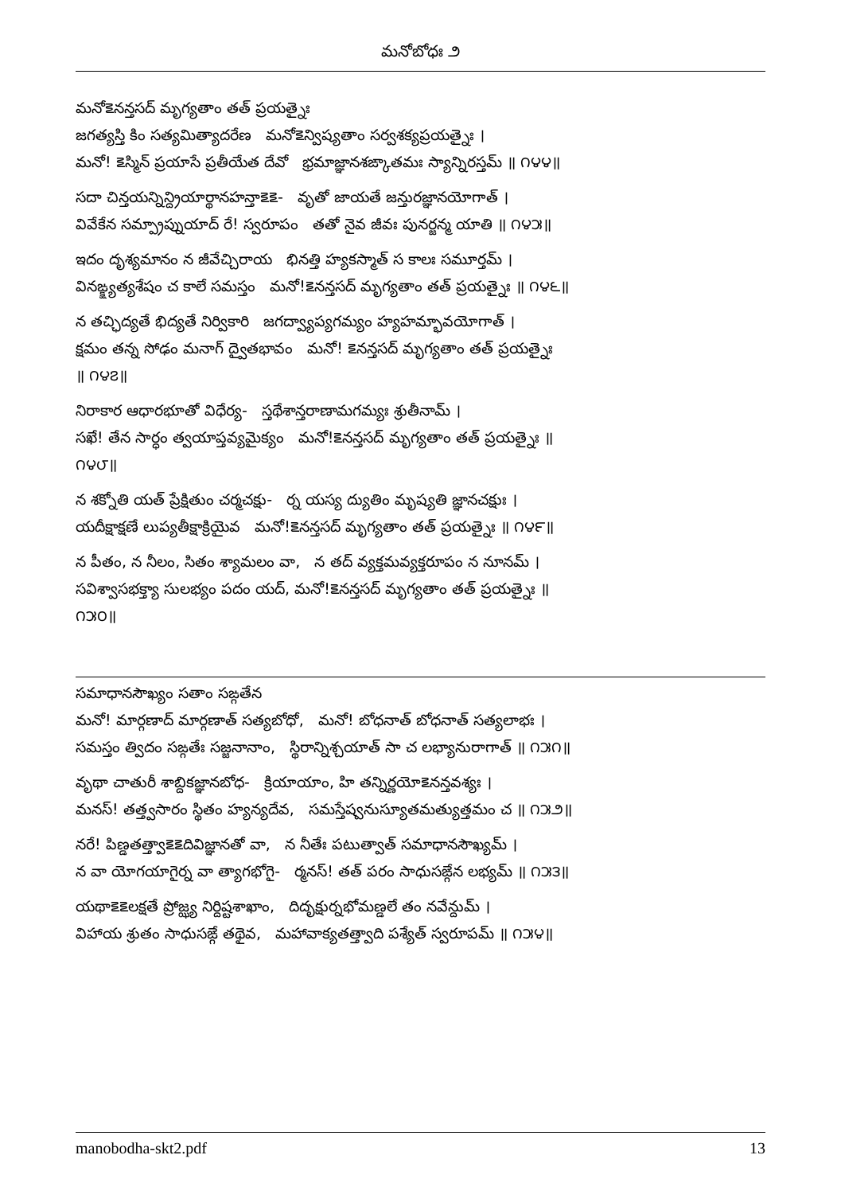మనోబోధః ౨
మనో౾నన్తసద్ మృగ్యతాం తత్ ప్రయత్నైః
జగత్యస్తి కిం సత్యమిత్యాదరేణ మనో౾న్విష్యతాం సర్వశక్యప్రయత్నైః ।
మనో! ౾స్మిన్ ప్రయాసే ప్రతీయేత దేవో భ్రమాజ్ఞానశఙ్కాతమః స్యాన్నిరస్తమ్ ॥ ౧౪౪॥
సదా చిన్తయన్నిన్ద్రియార్థానహన్తా౾౾- వృతో జాయతే జన్తురజ్ఞానయోగాత్ ।
వివేకేన సమ్ప్రాప్నుయాద్ రే! స్వరూపం తతో నైవ జీవః పునర్జన్మ యాతి ॥ ౧౪౫॥
ఇదం దృశ్యమానం న జీవేచ్చిరాయ భినత్తి హ్యకస్మాత్ స కాలః సమూర్తమ్ ।
వినఙ్క్ష్యత్యశేషం చ కాలే సమస్తం మనో!౾నన్తసద్ మృగ్యతాం తత్ ప్రయత్నైః ॥ ౧౪౬॥
న తచ్ఛిద్యతే భిద్యతే నిర్వికారి జగద్వ్యాప్యగమ్యం హ్యహమ్భావయోగాత్ ।
క్షమం తన్న సోఢం మనాగ్ ద్వైతభావం మనో! ౾నన్తసద్ మృగ్యతాం తత్ ప్రయత్నైః
॥ ౧౪౭॥
నిరాకార ఆధారభూతో విధేర్య- స్తథేశాన్తరాణామగమ్యః శ్రుతీనామ్ ।
సఖే! తేన సార్ధం త్వయాప్తవ్యమైక్యం మనో!౾నన్తసద్ మృగ్యతాం తత్ ప్రయత్నైః ॥
౧౪౮॥
న శక్నోతి యత్ ప్రేక్షితుం చర్మచక్షు- ర్న యస్య ద్యుతిం మృష్యతి జ్ఞానచక్షుః ।
యదీక్షాక్షణే లుప్యతీక్షాక్రియైవ మనో!౾నన్తసద్ మృగ్యతాం తత్ ప్రయత్నైః ॥ ౧౪౯॥
న పీతం, న నీలం, సితం శ్యామలం వా, న తద్ వ్యక్తమవ్యక్తరూపం న నూనమ్ ।
సవిశ్వాసభక్త్యా సులభ్యం పదం యద్, మనో!౾నన్తసద్ మృగ్యతాం తత్ ప్రయత్నైః ॥
౧౫౦॥
సమాధానసౌఖ్యం సతాం సఙ్గతేన
మనో! మార్గణాద్ మార్గణాత్ సత్యబోధో, మనో! బోధనాత్ బోధనాత్ సత్యలాభః ।
సమస్తం త్విదం సఙ్గతేః సజ్జనానాం, స్థిరాన్నిశ్చయాత్ సా చ లభ్యానురాగాత్ ॥ ౧౫౧॥
వృథా చాతురీ శాబ్దికజ్ఞానబోధ- క్రియాయాం, హి తన్నిర్ణయో౾నన్తవశ్యః ।
మనస్! తత్త్వసారం స్థితం హ్యన్యదేవ, సమస్తేష్వనుస్యూతమత్యుత్తమం చ ॥ ౧౫౨॥
నరే! పిణ్డతత్త్వా౾౾దివిజ్ఞానతో వా, న నీతేః పటుత్వాత్ సమాధానసౌఖ్యమ్ ।
న వా యోగయాగైర్న వా త్యాగభోగై- ర్మనస్! తత్ పరం సాధుసఙ్గేన లభ్యమ్ ॥ ౧౫౩॥
యథా౾౾లక్షతే ప్రోజ్ఝ్య నిర్దిష్టశాఖాం, దిదృక్షుర్నభోమణ్డలే తం నవేన్దుమ్ ।
విహాయ శ్రుతం సాధుసఙ్గే తథైవ, మహావాక్యతత్త్వాది పశ్యేత్ స్వరూపమ్ ॥ ౧౫౪॥
manobodha-skt2.pdf 13